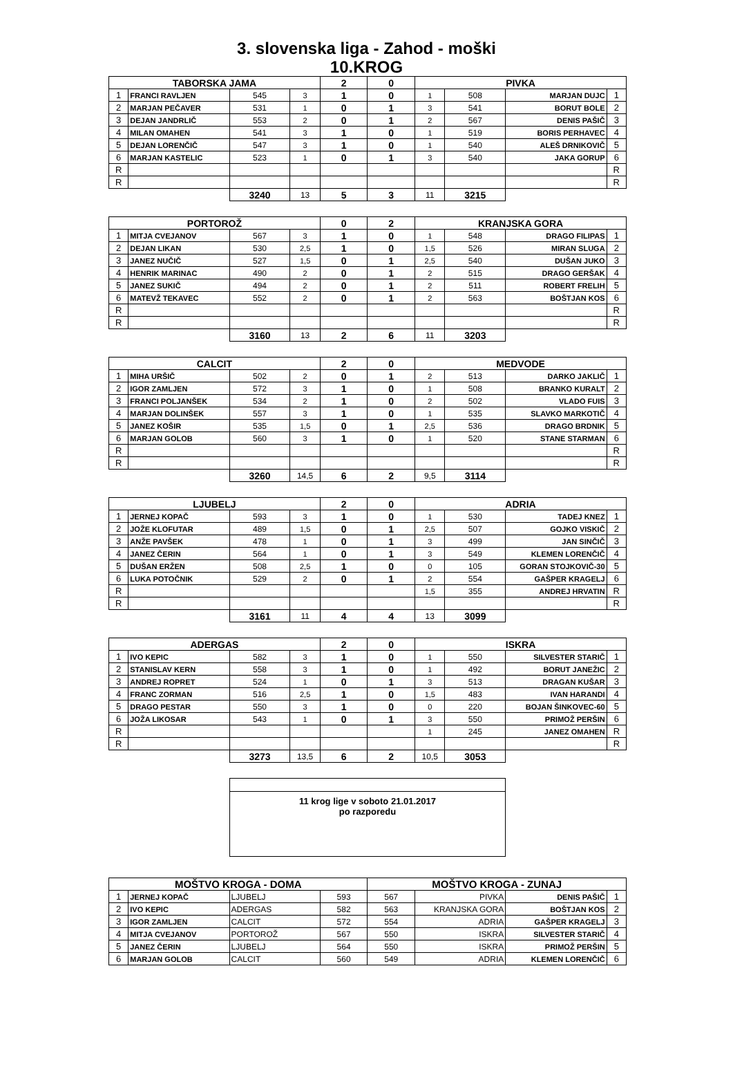3. slovenska liga - Zahod - moški
10.KROG
| TABORSKA JAMA | | | | 2 | 0 | PIVKA | | | |
| 1 | FRANCI RAVLJEN | 545 | 3 | 1 | 0 | 1 | 508 | MARJAN DUJC | 1 |
| 2 | MARJAN PEČAVER | 531 | 1 | 0 | 1 | 3 | 541 | BORUT BOLE | 2 |
| 3 | DEJAN JANDRLIČ | 553 | 2 | 0 | 1 | 2 | 567 | DENIS PAŠIČ | 3 |
| 4 | MILAN OMAHEN | 541 | 3 | 1 | 0 | 1 | 519 | BORIS PERHAVEC | 4 |
| 5 | DEJAN LORENČIČ | 547 | 3 | 1 | 0 | 1 | 540 | ALEŠ DRNIKOVIČ | 5 |
| 6 | MARJAN KASTELIC | 523 | 1 | 0 | 1 | 3 | 540 | JAKA GORUP | 6 |
| R | | | | | | | | | R |
| R | | | | | | | | | R |
| | | 3240 | 13 | 5 | 3 | 11 | 3215 | | |
| PORTOROŽ | | | | 0 | 2 | KRANJSKA GORA | | | |
| 1 | MITJA CVEJANOV | 567 | 3 | 1 | 0 | 1 | 548 | DRAGO FILIPAS | 1 |
| 2 | DEJAN LIKAN | 530 | 2,5 | 1 | 0 | 1,5 | 526 | MIRAN SLUGA | 2 |
| 3 | JANEZ NUČIČ | 527 | 1,5 | 0 | 1 | 2,5 | 540 | DUŠAN JUKO | 3 |
| 4 | HENRIK MARINAC | 490 | 2 | 0 | 1 | 2 | 515 | DRAGO GERŠAK | 4 |
| 5 | JANEZ SUKIČ | 494 | 2 | 0 | 1 | 2 | 511 | ROBERT FRELIH | 5 |
| 6 | MATEVŽ TEKAVEC | 552 | 2 | 0 | 1 | 2 | 563 | BOŠTJAN KOS | 6 |
| R | | | | | | | | | R |
| R | | | | | | | | | R |
| | | 3160 | 13 | 2 | 6 | 11 | 3203 | | |
| CALCIT | | | | 2 | 0 | MEDVODE | | | |
| 1 | MIHA URŠIČ | 502 | 2 | 0 | 1 | 2 | 513 | DARKO JAKLIČ | 1 |
| 2 | IGOR ZAMLJEN | 572 | 3 | 1 | 0 | 1 | 508 | BRANKO KURALT | 2 |
| 3 | FRANCI POLJANŠEK | 534 | 2 | 1 | 0 | 2 | 502 | VLADO FUIS | 3 |
| 4 | MARJAN DOLINŠEK | 557 | 3 | 1 | 0 | 1 | 535 | SLAVKO MARKOTIČ | 4 |
| 5 | JANEZ KOŠIR | 535 | 1,5 | 0 | 1 | 2,5 | 536 | DRAGO BRDNIK | 5 |
| 6 | MARJAN GOLOB | 560 | 3 | 1 | 0 | 1 | 520 | STANE STARMAN | 6 |
| R | | | | | | | | | R |
| R | | | | | | | | | R |
| | | 3260 | 14,5 | 6 | 2 | 9,5 | 3114 | | |
| LJUBELJ | | | | 2 | 0 | ADRIA | | | |
| 1 | JERNEJ KOPAČ | 593 | 3 | 1 | 0 | 1 | 530 | TADEJ KNEZ | 1 |
| 2 | JOŽE KLOFUTAR | 489 | 1,5 | 0 | 1 | 2,5 | 507 | GOJKO VISKIČ | 2 |
| 3 | ANŽE PAVŠEK | 478 | 1 | 0 | 1 | 3 | 499 | JAN SINČIČ | 3 |
| 4 | JANEZ ČERIN | 564 | 1 | 0 | 1 | 3 | 549 | KLEMEN LORENČIČ | 4 |
| 5 | DUŠAN ERŽEN | 508 | 2,5 | 1 | 0 | 0 | 105 | GORAN STOJKOVIČ-30 | 5 |
| 6 | LUKA POTOČNIK | 529 | 2 | 0 | 1 | 2 | 554 | GAŠPER KRAGELJ | 6 |
| R | | | | | | 1,5 | 355 | ANDREJ HRVATIN | R |
| R | | | | | | | | | R |
| | | 3161 | 11 | 4 | 4 | 13 | 3099 | | |
| ADERGAS | | | | 2 | 0 | ISKRA | | | |
| 1 | IVO KEPIC | 582 | 3 | 1 | 0 | 1 | 550 | SILVESTER STARIČ | 1 |
| 2 | STANISLAV KERN | 558 | 3 | 1 | 0 | 1 | 492 | BORUT JANEŽIC | 2 |
| 3 | ANDREJ ROPRET | 524 | 1 | 0 | 1 | 3 | 513 | DRAGAN KUŠAR | 3 |
| 4 | FRANC ZORMAN | 516 | 2,5 | 1 | 0 | 1,5 | 483 | IVAN HARANDI | 4 |
| 5 | DRAGO PESTAR | 550 | 3 | 1 | 0 | 0 | 220 | BOJAN ŠINKOVEC-60 | 5 |
| 6 | JOŽA LIKOSAR | 543 | 1 | 0 | 1 | 3 | 550 | PRIMOŽ PERŠIN | 6 |
| R | | | | | | 1 | 245 | JANEZ OMAHEN | R |
| R | | | | | | | | | R |
| | | 3273 | 13,5 | 6 | 2 | 10,5 | 3053 | | |
11 krog lige v soboto 21.01.2017
po razporedu
| MOŠTVO KROGA - DOMA | | | | MOŠTVO KROGA - ZUNAJ | | | |
| 1 | JERNEJ KOPAČ | LJUBELJ | 593 | 567 | PIVKA | DENIS PAŠIČ | 1 |
| 2 | IVO KEPIC | ADERGAS | 582 | 563 | KRANJSKA GORA | BOŠTJAN KOS | 2 |
| 3 | IGOR ZAMLJEN | CALCIT | 572 | 554 | ADRIA | GAŠPER KRAGELJ | 3 |
| 4 | MITJA CVEJANOV | PORTOROŽ | 567 | 550 | ISKRA | SILVESTER STARIČ | 4 |
| 5 | JANEZ ČERIN | LJUBELJ | 564 | 550 | ISKRA | PRIMOŽ PERŠIN | 5 |
| 6 | MARJAN GOLOB | CALCIT | 560 | 549 | ADRIA | KLEMEN LORENČIČ | 6 |